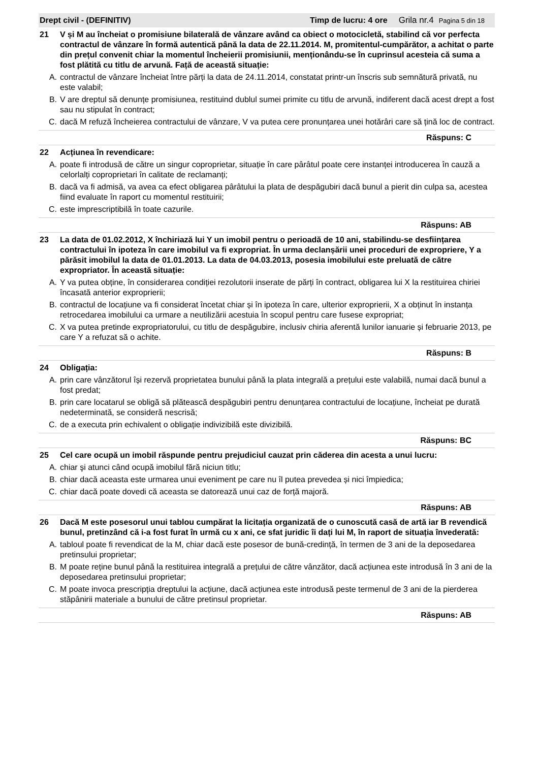Drept civil - (DEFINITIV) Timp de lucru: 4 ore Grila nr.4 Pagina 5 din 18
21 V și M au încheiat o promisiune bilaterală de vânzare având ca obiect o motocicletă, stabilind că vor perfecta contractul de vânzare în formă autentică până la data de 22.11.2014. M, promitentul-cumpărător, a achitat o parte din prețul convenit chiar la momentul încheierii promisiunii, menționându-se în cuprinsul acesteia că suma a fost plătită cu titlu de arvună. Față de această situație:
A. contractul de vânzare încheiat între părți la data de 24.11.2014, constatat printr-un înscris sub semnătură privată, nu este valabil;
B. V are dreptul să denunțe promisiunea, restituind dublul sumei primite cu titlu de arvună, indiferent dacă acest drept a fost sau nu stipulat în contract;
C. dacă M refuză încheierea contractului de vânzare, V va putea cere pronunțarea unei hotărâri care să țină loc de contract.
Răspuns: C
22 Acțiunea în revendicare:
A. poate fi introdusă de către un singur coproprietar, situație în care pârâtul poate cere instanței introducerea în cauză a celorlalți coproprietari în calitate de reclamanți;
B. dacă va fi admisă, va avea ca efect obligarea pârâtului la plata de despăgubiri dacă bunul a pierit din culpa sa, acestea fiind evaluate în raport cu momentul restituirii;
C. este imprescriptibilă în toate cazurile.
Răspuns: AB
23 La data de 01.02.2012, X închiriază lui Y un imobil pentru o perioadă de 10 ani, stabilindu-se desființarea contractului în ipoteza în care imobilul va fi expropriat. În urma declanșării unei proceduri de expropriere, Y a părăsit imobilul la data de 01.01.2013. La data de 04.03.2013, posesia imobilului este preluată de către expropriator. În această situație:
A. Y va putea obține, în considerarea condiției rezolutorii inserate de părți în contract, obligarea lui X la restituirea chiriei încasată anterior exproprierii;
B. contractul de locațiune va fi considerat încetat chiar și în ipoteza în care, ulterior exproprierii, X a obținut în instanța retrocedarea imobilului ca urmare a neutilizării acestuia în scopul pentru care fusese expropriat;
C. X va putea pretinde expropriatorului, cu titlu de despăgubire, inclusiv chiria aferentă lunilor ianuarie și februarie 2013, pe care Y a refuzat să o achite.
Răspuns: B
24 Obligația:
A. prin care vânzătorul își rezervă proprietatea bunului până la plata integrală a prețului este valabilă, numai dacă bunul a fost predat;
B. prin care locatarul se obligă să plătească despăgubiri pentru denunțarea contractului de locațiune, încheiat pe durată nedeterminată, se consideră nescrisă;
C. de a executa prin echivalent o obligație indivizibilă este divizibilă.
Răspuns: BC
25 Cel care ocupă un imobil răspunde pentru prejudiciul cauzat prin căderea din acesta a unui lucru:
A. chiar şi atunci când ocupă imobilul fără niciun titlu;
B. chiar dacă aceasta este urmarea unui eveniment pe care nu îl putea prevedea și nici împiedica;
C. chiar dacă poate dovedi că aceasta se datorează unui caz de forță majoră.
Răspuns: AB
26 Dacă M este posesorul unui tablou cumpărat la licitația organizată de o cunoscută casă de artă iar B revendică bunul, pretinzând că i-a fost furat în urmă cu x ani, ce sfat juridic îi dați lui M, în raport de situația învederată:
A. tabloul poate fi revendicat de la M, chiar dacă este posesor de bună-credință, în termen de 3 ani de la deposedarea pretinsului proprietar;
B. M poate reține bunul până la restituirea integrală a prețului de către vânzător, dacă acțiunea este introdusă în 3 ani de la deposedarea pretinsului proprietar;
C. M poate invoca prescripția dreptului la acțiune, dacă acțiunea este introdusă peste termenul de 3 ani de la pierderea stăpânirii materiale a bunului de către pretinsul proprietar.
Răspuns: AB